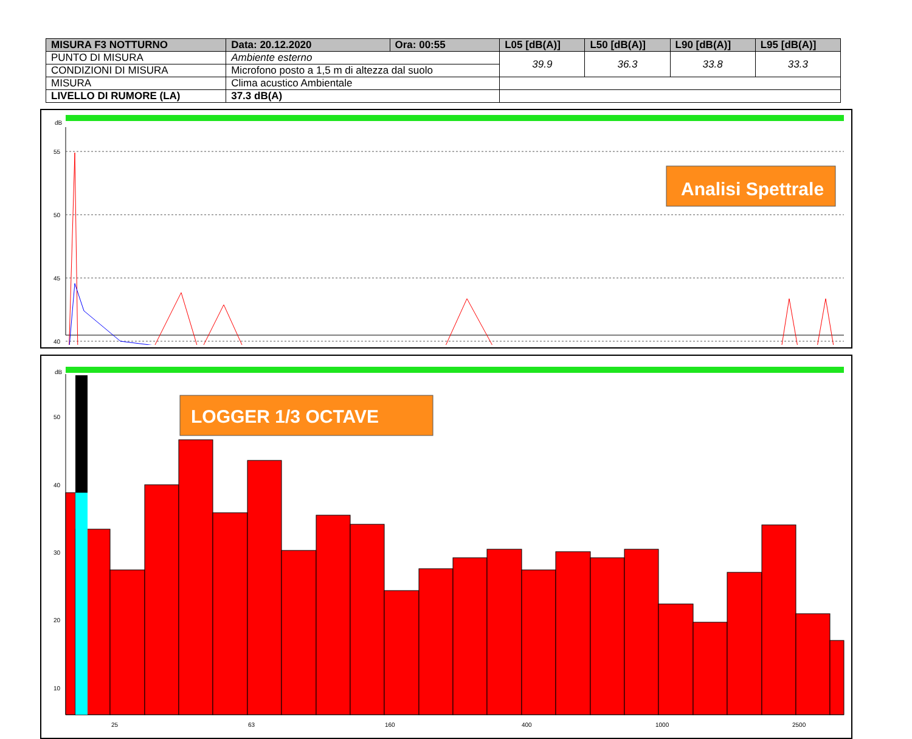| MISURA F3 NOTTURNO | | Data: 20.12.2020 | Ora: 00:55 | L05 [dB(A)] | L50 [dB(A)] | L90 [dB(A)] | L95 [dB(A)] |
| --- | --- | --- | --- | --- | --- | --- | --- |
| PUNTO DI MISURA | Ambiente esterno | | | 39.9 | 36.3 | 33.8 | 33.3 |
| CONDIZIONI DI MISURA | Microfono posto a 1,5 m di altezza dal suolo | | | | | | |
| MISURA | Clima acustico Ambientale | | | | | | |
| LIVELLO DI RUMORE (LA) | 37.3 dB(A) | | | | | | |
dB
55
50
45
40
Analisi Spettrale
dB
50
40
30
20
10
LOGGER 1/3 OCTAVE
25
63
160
400
1000
2500